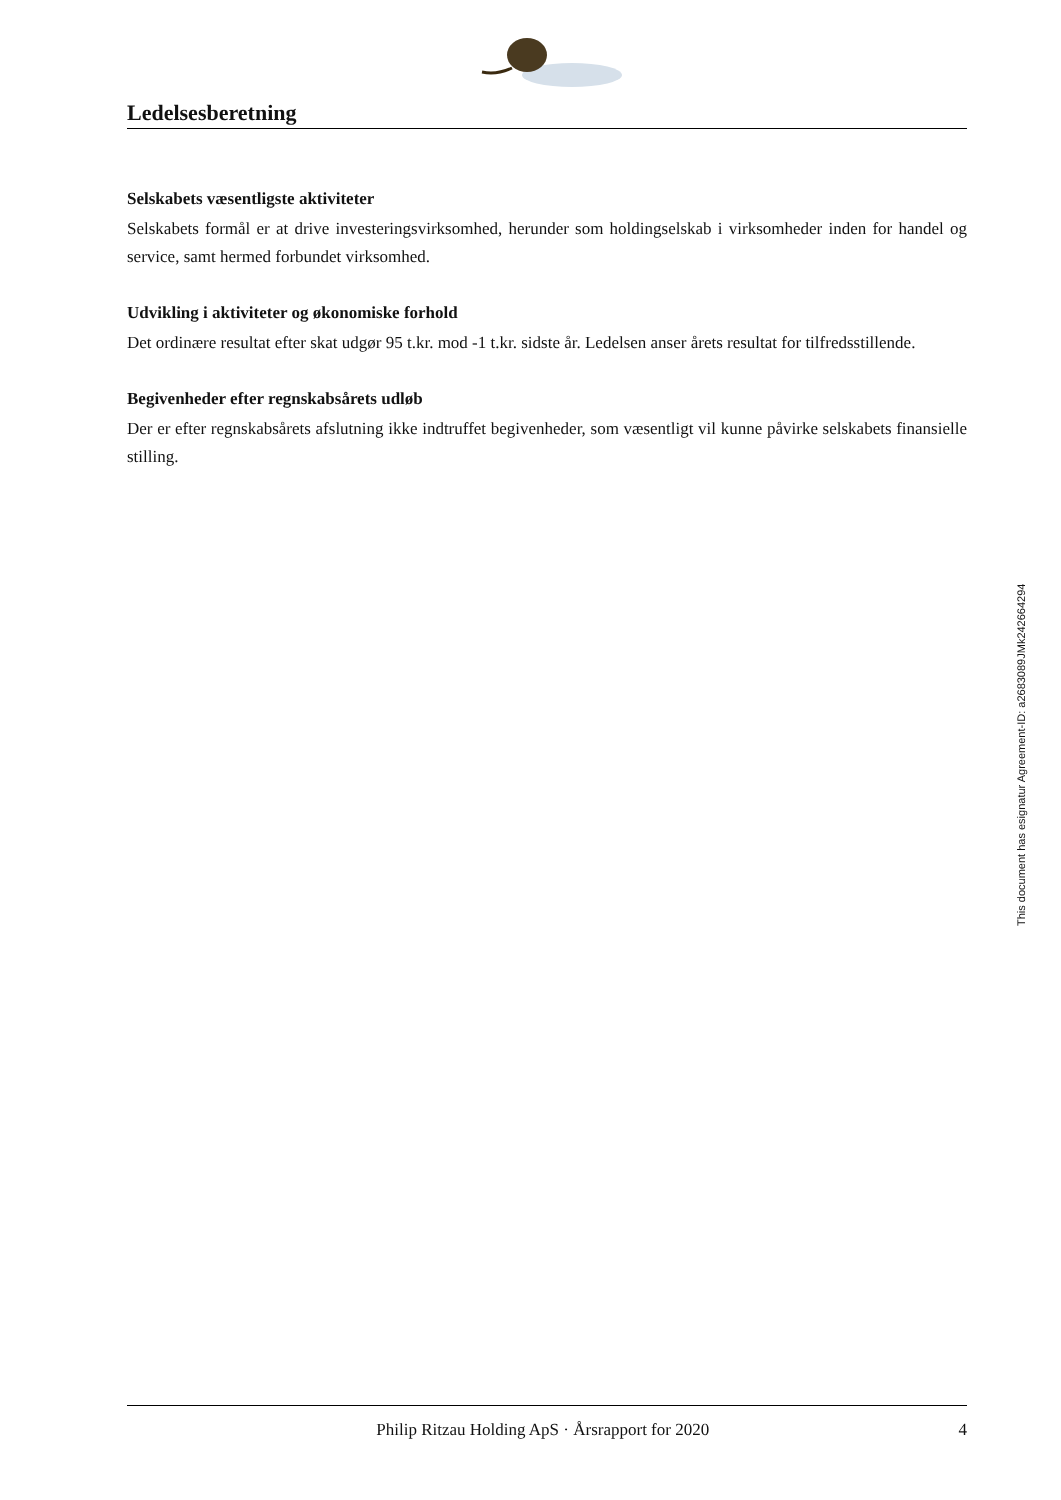Ledelsesberetning
Selskabets væsentligste aktiviteter
Selskabets formål er at drive investeringsvirksomhed, herunder som holdingselskab i virksomheder inden for handel og service, samt hermed forbundet virksomhed.
Udvikling i aktiviteter og økonomiske forhold
Det ordinære resultat efter skat udgør 95 t.kr. mod -1 t.kr. sidste år. Ledelsen anser årets resultat for tilfredsstillende.
Begivenheder efter regnskabsårets udløb
Der er efter regnskabsårets afslutning ikke indtruffet begivenheder, som væsentligt vil kunne påvirke selskabets finansielle stilling.
This document has esignatur Agreement-ID: a2683089JMk242664294
Philip Ritzau Holding ApS · Årsrapport for 2020 4